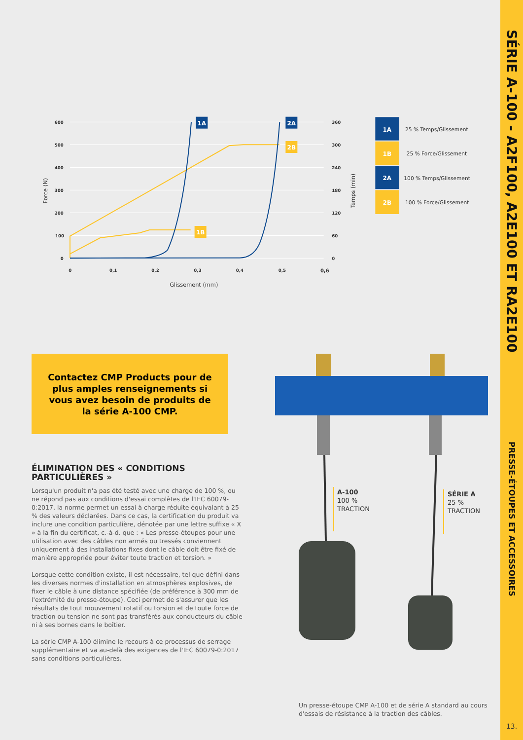600
500
400
300
200
100
0
360
300
240
180
120
60
0
0
0,1
0,2
0,3
0,4
0,5
0,6
Glissement (mm)
Force (N)
Temps (min)
1A
2A
2B
1B
1A
1B
2A
2B
25 % Temps/Glissement
25 % Force/Glissement
100 % Temps/Glissement
100 % Force/Glissement
Contactez CMP Products pour de plus amples renseignements si vous avez besoin de produits de la série A-100 CMP.
ÉLIMINATION DES « CONDITIONS PARTICULIÈRES »
Lorsqu'un produit n'a pas été testé avec une charge de 100 %, ou ne répond pas aux conditions d'essai complètes de l'IEC 60079-0:2017, la norme permet un essai à charge réduite équivalant à 25 % des valeurs déclarées. Dans ce cas, la certification du produit va inclure une condition particulière, dénotée par une lettre suffixe « X » à la fin du certificat, c.-à-d. que : « Les presse-étoupes pour une utilisation avec des câbles non armés ou tressés conviennent uniquement à des installations fixes dont le câble doit être fixé de manière appropriée pour éviter toute traction et torsion. »
Lorsque cette condition existe, il est nécessaire, tel que défini dans les diverses normes d'installation en atmosphères explosives, de fixer le câble à une distance spécifiée (de préférence à 300 mm de l'extrémité du presse-étoupe). Ceci permet de s'assurer que les résultats de tout mouvement rotatif ou torsion et de toute force de traction ou tension ne sont pas transférés aux conducteurs du câble ni à ses bornes dans le boîtier.
La série CMP A-100 élimine le recours à ce processus de serrage supplémentaire et va au-delà des exigences de l'IEC 60079-0:2017 sans conditions particulières.
A-100
100 %
TRACTION
SÉRIE A
25 %
TRACTION
Un presse-étoupe CMP A-100 et de série A standard au cours d'essais de résistance à la traction des câbles.
SÉRIE A-100 - A2F100, A2E100 ET RA2E100
PRESSE-ÉTOUPES ET ACCESSOIRES
13.